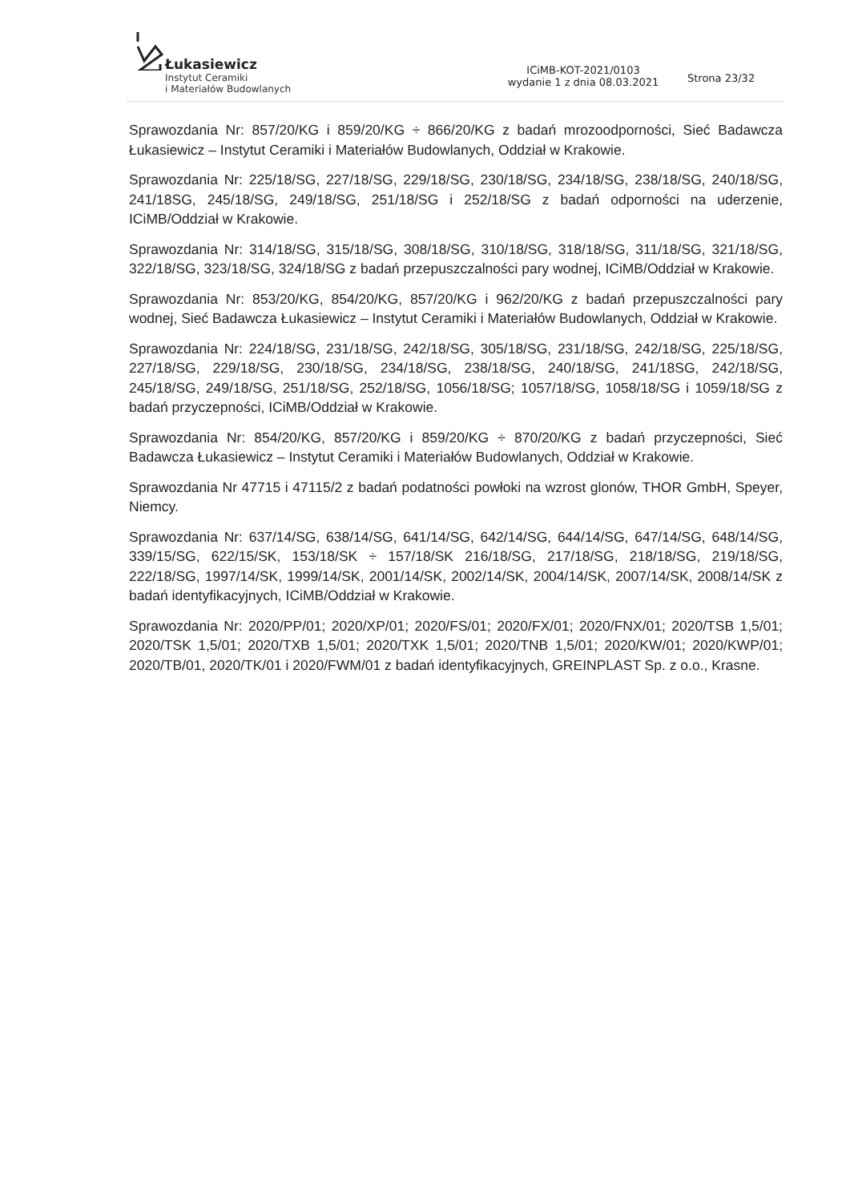Łukasiewicz
Instytut Ceramiki
i Materiałów Budowlanych
ICiMB-KOT-2021/0103
wydanie 1 z dnia 08.03.2021
Strona 23/32
Sprawozdania Nr: 857/20/KG i 859/20/KG ÷ 866/20/KG z badań mrozoodporności, Sieć Badawcza Łukasiewicz – Instytut Ceramiki i Materiałów Budowlanych, Oddział w Krakowie.
Sprawozdania Nr: 225/18/SG, 227/18/SG, 229/18/SG, 230/18/SG, 234/18/SG, 238/18/SG, 240/18/SG, 241/18SG, 245/18/SG, 249/18/SG, 251/18/SG i 252/18/SG z badań odporności na uderzenie, ICiMB/Oddział w Krakowie.
Sprawozdania Nr: 314/18/SG, 315/18/SG, 308/18/SG, 310/18/SG, 318/18/SG, 311/18/SG, 321/18/SG, 322/18/SG, 323/18/SG, 324/18/SG z badań przepuszczalności pary wodnej, ICiMB/Oddział w Krakowie.
Sprawozdania Nr: 853/20/KG, 854/20/KG, 857/20/KG i 962/20/KG z badań przepuszczalności pary wodnej, Sieć Badawcza Łukasiewicz – Instytut Ceramiki i Materiałów Budowlanych, Oddział w Krakowie.
Sprawozdania Nr: 224/18/SG, 231/18/SG, 242/18/SG, 305/18/SG, 231/18/SG, 242/18/SG, 225/18/SG, 227/18/SG, 229/18/SG, 230/18/SG, 234/18/SG, 238/18/SG, 240/18/SG, 241/18SG, 242/18/SG, 245/18/SG, 249/18/SG, 251/18/SG, 252/18/SG, 1056/18/SG; 1057/18/SG, 1058/18/SG i 1059/18/SG z badań przyczepności, ICiMB/Oddział w Krakowie.
Sprawozdania Nr: 854/20/KG, 857/20/KG i 859/20/KG ÷ 870/20/KG z badań przyczepności, Sieć Badawcza Łukasiewicz – Instytut Ceramiki i Materiałów Budowlanych, Oddział w Krakowie.
Sprawozdania Nr 47715 i 47115/2 z badań podatności powłoki na wzrost glonów, THOR GmbH, Speyer, Niemcy.
Sprawozdania Nr: 637/14/SG, 638/14/SG, 641/14/SG, 642/14/SG, 644/14/SG, 647/14/SG, 648/14/SG, 339/15/SG, 622/15/SK, 153/18/SK ÷ 157/18/SK 216/18/SG, 217/18/SG, 218/18/SG, 219/18/SG, 222/18/SG, 1997/14/SK, 1999/14/SK, 2001/14/SK, 2002/14/SK, 2004/14/SK, 2007/14/SK, 2008/14/SK z badań identyfikacyjnych, ICiMB/Oddział w Krakowie.
Sprawozdania Nr: 2020/PP/01; 2020/XP/01; 2020/FS/01; 2020/FX/01; 2020/FNX/01; 2020/TSB 1,5/01; 2020/TSK 1,5/01; 2020/TXB 1,5/01; 2020/TXK 1,5/01; 2020/TNB 1,5/01; 2020/KW/01; 2020/KWP/01; 2020/TB/01, 2020/TK/01 i 2020/FWM/01 z badań identyfikacyjnych, GREINPLAST Sp. z o.o., Krasne.